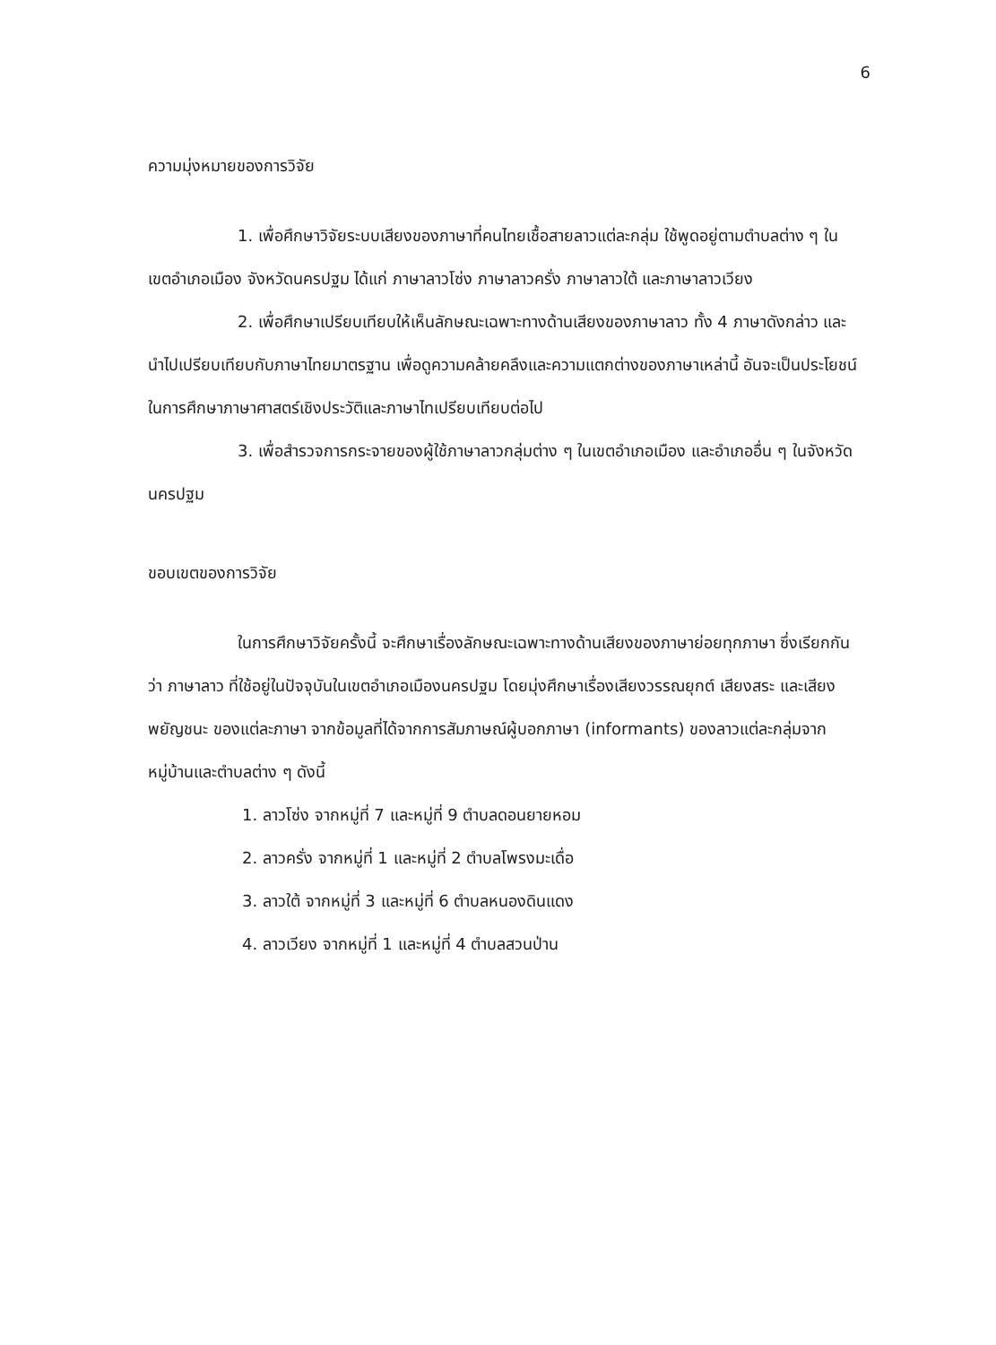6
ความมุ่งหมายของการวิจัย
1. เพื่อศึกษาวิจัยระบบเสียงของภาษาที่คนไทยเชื้อสายลาวแต่ละกลุ่ม ใช้พูดอยู่ตามตำบลต่าง ๆ ในเขตอำเภอเมือง จังหวัดนครปฐม ได้แก่ ภาษาลาวโซ่ง ภาษาลาวครั่ง ภาษาลาวใต้ และภาษาลาวเวียง
2. เพื่อศึกษาเปรียบเทียบให้เห็นลักษณะเฉพาะทางด้านเสียงของภาษาลาว ทั้ง 4 ภาษาดังกล่าว และนำไปเปรียบเทียบกับภาษาไทยมาตรฐาน เพื่อดูความคล้ายคลึงและความแตกต่างของภาษาเหล่านี้ อันจะเป็นประโยชน์ในการศึกษาภาษาศาสตร์เชิงประวัติและภาษาไทเปรียบเทียบต่อไป
3. เพื่อสำรวจการกระจายของผู้ใช้ภาษาลาวกลุ่มต่าง ๆ ในเขตอำเภอเมือง และอำเภออื่น ๆ ในจังหวัดนครปฐม
ขอบเขตของการวิจัย
ในการศึกษาวิจัยครั้งนี้ จะศึกษาเรื่องลักษณะเฉพาะทางด้านเสียงของภาษาย่อยทุกภาษา ซึ่งเรียกกันว่า ภาษาลาว ที่ใช้อยู่ในปัจจุบันในเขตอำเภอเมืองนครปฐม โดยมุ่งศึกษาเรื่องเสียงวรรณยุกต์ เสียงสระ และเสียงพยัญชนะ ของแต่ละภาษา จากข้อมูลที่ได้จากการสัมภาษณ์ผู้บอกภาษา (informants) ของลาวแต่ละกลุ่มจากหมู่บ้านและตำบลต่าง ๆ ดังนี้
1. ลาวโซ่ง จากหมู่ที่ 7 และหมู่ที่ 9 ตำบลดอนยายหอม
2. ลาวครั่ง จากหมู่ที่ 1 และหมู่ที่ 2 ตำบลโพรงมะเดื่อ
3. ลาวใต้ จากหมู่ที่ 3 และหมู่ที่ 6 ตำบลหนองดินแดง
4. ลาวเวียง จากหมู่ที่ 1 และหมู่ที่ 4 ตำบลสวนป่าน